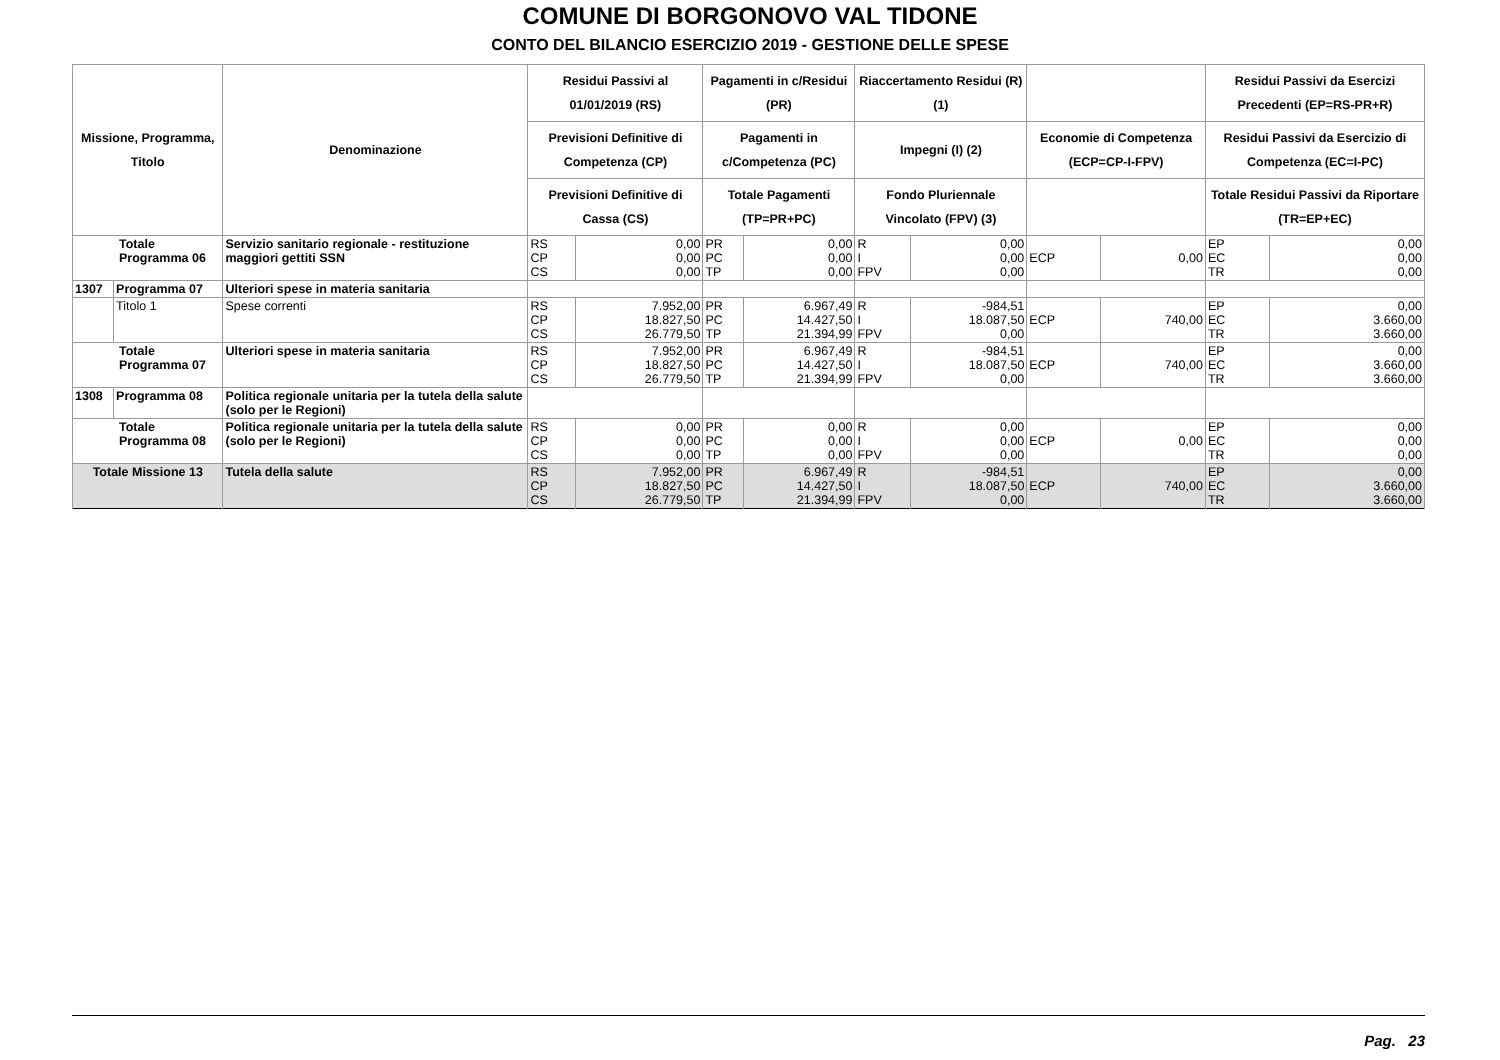COMUNE DI BORGONOVO VAL TIDONE
CONTO DEL BILANCIO ESERCIZIO 2019 - GESTIONE DELLE SPESE
| Missione, Programma, Titolo | | Denominazione | Residui Passivi al 01/01/2019 (RS) | | Pagamenti in c/Residui (PR) | | Riaccertamento Residui (R) (1) | | | | Residui Passivi da Esercizi Precedenti (EP=RS-PR+R) | |
| --- | --- | --- | --- | --- | --- | --- | --- | --- | --- | --- | --- | --- |
| | | | Previsioni Definitive di Competenza (CP) | | Pagamenti in c/Competenza (PC) | | Impegni (I) (2) | | Economie di Competenza (ECP=CP-I-FPV) | | Residui Passivi da Esercizio di Competenza (EC=I-PC) | |
| | | | Previsioni Definitive di Cassa (CS) | | Totale Pagamenti (TP=PR+PC) | | Fondo Pluriennale Vincolato (FPV) (3) | | | | Totale Residui Passivi da Riportare (TR=EP+EC) | |
| Totale Programma 06 | | Servizio sanitario regionale - restituzione maggiori gettiti SSN | RS CP CS | 0,00 0,00 0,00 | PR PC TP | 0,00 0,00 0,00 | R I FPV | 0,00 0,00 0,00 | ECP | 0,00 | EP EC TR | 0,00 0,00 0,00 |
| 1307 | Programma 07 | Ulteriori spese in materia sanitaria | | | | | | | | | | |
| | Titolo 1 | Spese correnti | RS CP CS | 7.952,00 18.827,50 26.779,50 | PR PC TP | 6.967,49 14.427,50 21.394,99 | R I FPV | -984,51 18.087,50 0,00 | ECP | 740,00 | EP EC TR | 0,00 3.660,00 3.660,00 |
| Totale Programma 07 | | Ulteriori spese in materia sanitaria | RS CP CS | 7.952,00 18.827,50 26.779,50 | PR PC TP | 6.967,49 14.427,50 21.394,99 | R I FPV | -984,51 18.087,50 0,00 | ECP | 740,00 | EP EC TR | 0,00 3.660,00 3.660,00 |
| 1308 | Programma 08 | Politica regionale unitaria per la tutela della salute (solo per le Regioni) | | | | | | | | | | |
| Totale Programma 08 | | Politica regionale unitaria per la tutela della salute (solo per le Regioni) | RS CP CS | 0,00 0,00 0,00 | PR PC TP | 0,00 0,00 0,00 | R I FPV | 0,00 0,00 0,00 | ECP | 0,00 | EP EC TR | 0,00 0,00 0,00 |
| Totale Missione 13 | | Tutela della salute | RS CP CS | 7.952,00 18.827,50 26.779,50 | PR PC TP | 6.967,49 14.427,50 21.394,99 | R I FPV | -984,51 18.087,50 0,00 | ECP | 740,00 | EP EC TR | 0,00 3.660,00 3.660,00 |
Pag. 23